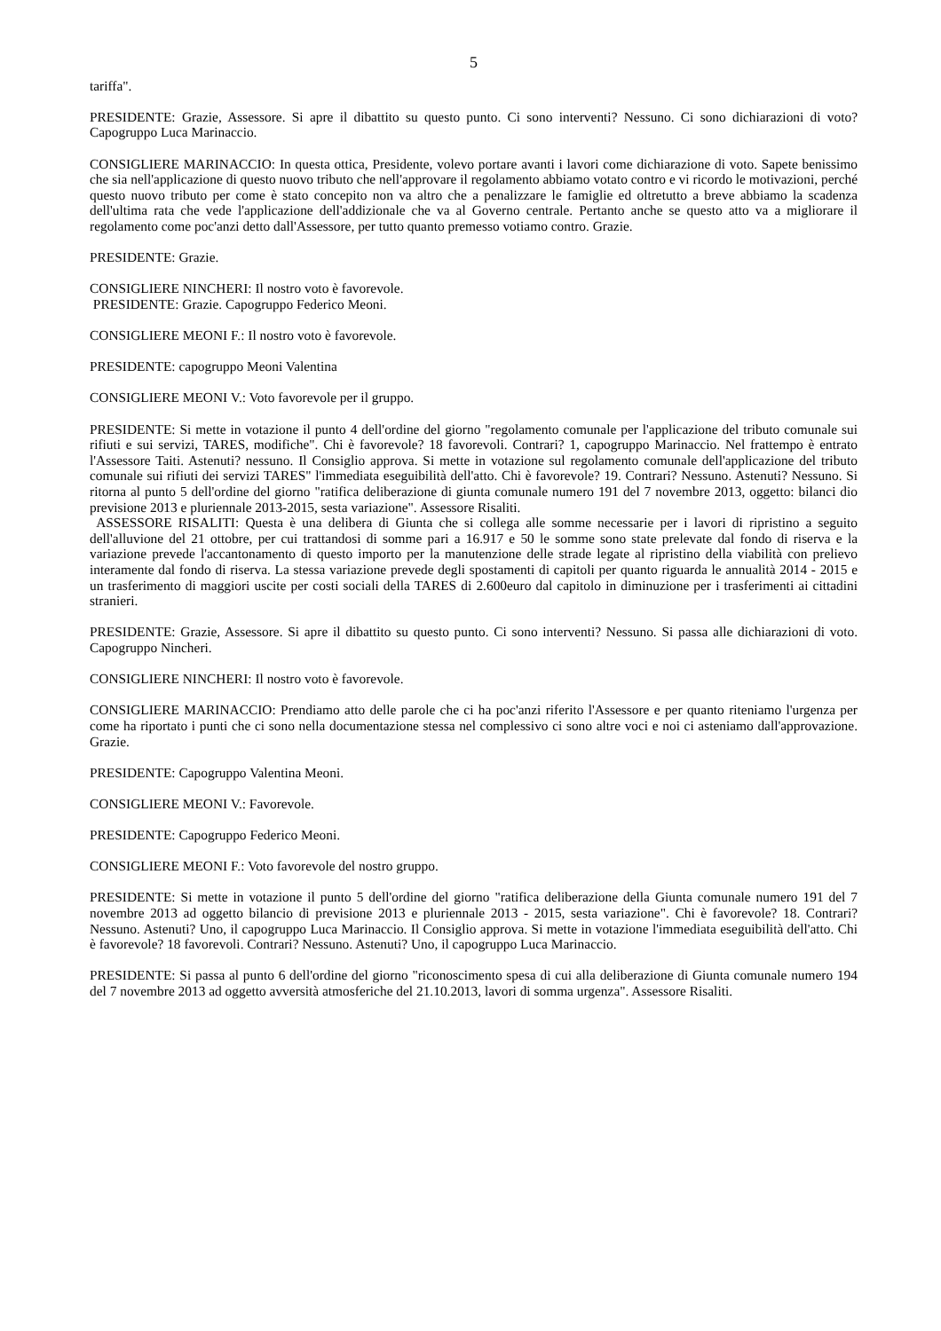5
tariffa".
PRESIDENTE: Grazie, Assessore. Si apre il dibattito su questo punto. Ci sono interventi? Nessuno. Ci sono dichiarazioni di voto? Capogruppo Luca Marinaccio.
CONSIGLIERE MARINACCIO: In questa ottica, Presidente, volevo portare avanti i lavori come dichiarazione di voto. Sapete benissimo che sia nell'applicazione di questo nuovo tributo che nell'approvare il regolamento abbiamo votato contro e vi ricordo le motivazioni, perché questo nuovo tributo per come è stato concepito non va altro che a penalizzare le famiglie ed oltretutto a breve abbiamo la scadenza dell'ultima rata che vede l'applicazione dell'addizionale che va al Governo centrale. Pertanto anche se questo atto va a migliorare il regolamento come poc'anzi detto dall'Assessore, per tutto quanto premesso votiamo contro. Grazie.
PRESIDENTE: Grazie.
CONSIGLIERE NINCHERI: Il nostro voto è favorevole.
PRESIDENTE: Grazie. Capogruppo Federico Meoni.
CONSIGLIERE MEONI F.: Il nostro voto è favorevole.
PRESIDENTE: capogruppo Meoni Valentina
CONSIGLIERE MEONI V.: Voto favorevole per il gruppo.
PRESIDENTE: Si mette in votazione il punto 4 dell'ordine del giorno "regolamento comunale per l'applicazione del tributo comunale sui rifiuti e sui servizi, TARES, modifiche". Chi è favorevole? 18 favorevoli. Contrari? 1, capogruppo Marinaccio. Nel frattempo è entrato l'Assessore Taiti. Astenuti? nessuno. Il Consiglio approva. Si mette in votazione sul regolamento comunale dell'applicazione del tributo comunale sui rifiuti dei servizi TARES" l'immediata eseguibilità dell'atto. Chi è favorevole? 19. Contrari? Nessuno. Astenuti? Nessuno. Si ritorna al punto 5 dell'ordine del giorno "ratifica deliberazione di giunta comunale numero 191 del 7 novembre 2013, oggetto: bilanci dio previsione 2013 e pluriennale 2013-2015, sesta variazione". Assessore Risaliti.
ASSESSORE RISALITI: Questa è una delibera di Giunta che si collega alle somme necessarie per i lavori di ripristino a seguito dell'alluvione del 21 ottobre, per cui trattandosi di somme pari a 16.917 e 50 le somme sono state prelevate dal fondo di riserva e la variazione prevede l'accantonamento di questo importo per la manutenzione delle strade legate al ripristino della viabilità con prelievo interamente dal fondo di riserva. La stessa variazione prevede degli spostamenti di capitoli per quanto riguarda le annualità 2014 - 2015 e un trasferimento di maggiori uscite per costi sociali della TARES di 2.600euro dal capitolo in diminuzione per i trasferimenti ai cittadini stranieri.
PRESIDENTE: Grazie, Assessore. Si apre il dibattito su questo punto. Ci sono interventi? Nessuno. Si passa alle dichiarazioni di voto. Capogruppo Nincheri.
CONSIGLIERE NINCHERI: Il nostro voto è favorevole.
CONSIGLIERE MARINACCIO: Prendiamo atto delle parole che ci ha poc'anzi riferito l'Assessore e per quanto riteniamo l'urgenza per come ha riportato i punti che ci sono nella documentazione stessa nel complessivo ci sono altre voci e noi ci asteniamo dall'approvazione. Grazie.
PRESIDENTE: Capogruppo Valentina Meoni.
CONSIGLIERE MEONI V.: Favorevole.
PRESIDENTE: Capogruppo Federico Meoni.
CONSIGLIERE MEONI F.: Voto favorevole del nostro gruppo.
PRESIDENTE: Si mette in votazione il punto 5 dell'ordine del giorno "ratifica deliberazione della Giunta comunale numero 191 del 7 novembre 2013 ad oggetto bilancio di previsione 2013 e pluriennale 2013 - 2015, sesta variazione". Chi è favorevole? 18. Contrari? Nessuno. Astenuti? Uno, il capogruppo Luca Marinaccio. Il Consiglio approva. Si mette in votazione l'immediata eseguibilità dell'atto. Chi è favorevole? 18 favorevoli. Contrari? Nessuno. Astenuti? Uno, il capogruppo Luca Marinaccio.
PRESIDENTE: Si passa al punto 6 dell'ordine del giorno "riconoscimento spesa di cui alla deliberazione di Giunta comunale numero 194 del 7 novembre 2013 ad oggetto avversità atmosferiche del 21.10.2013, lavori di somma urgenza". Assessore Risaliti.